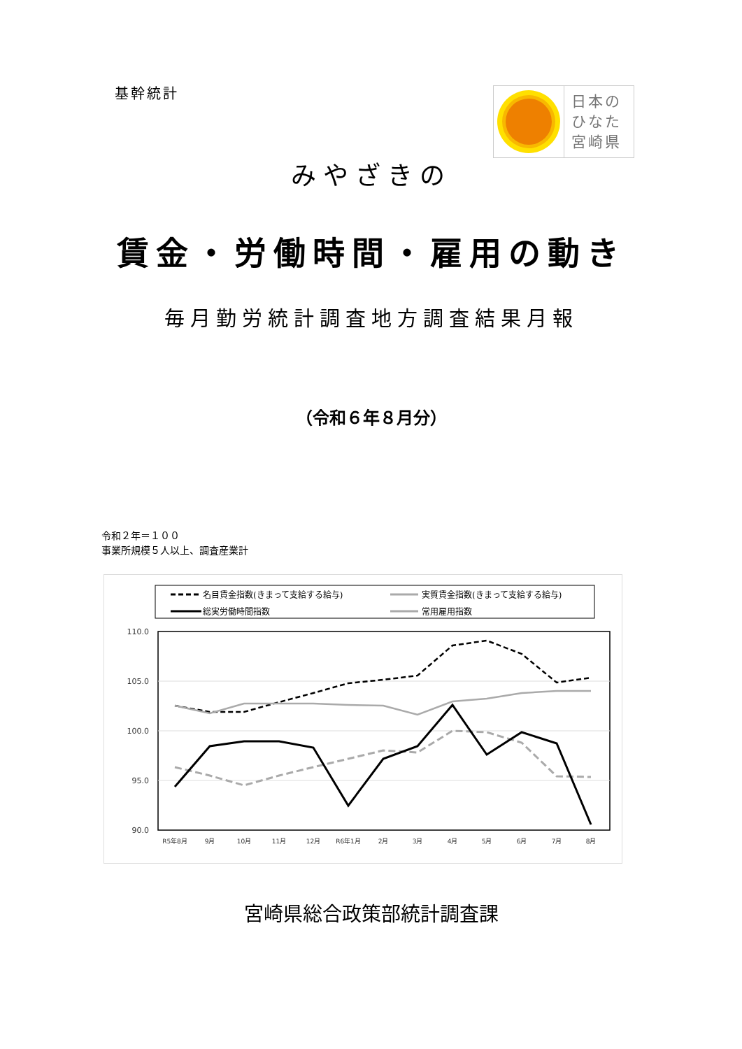基幹統計
日本の
ひなた
宮崎県
みやざきの
賃金・労働時間・雇用の動き
毎月勤労統計調査地方調査結果月報
（令和６年８月分）
令和２年＝１００
事業所規模５人以上、調査産業計
名目賃金指数(きまって支給する給与)
実質賃金指数(きまって支給する給与)
総実労働時間指数
常用雇用指数
110.0
105.0
100.0
95.0
90.0
R5年8月
9月
10月
11月
12月
R6年1月
2月
3月
4月
5月
6月
7月
8月
宮崎県総合政策部統計調査課